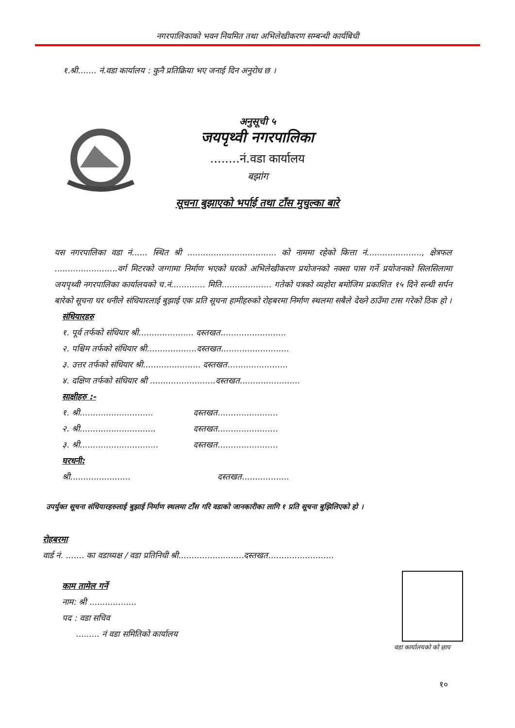नगरपालिकाको भवन नियमित तथा अभिलेखीकरण सम्बन्धी कार्यबिधी
१.श्री....... नं.वडा कार्यालय : कुनै प्रतिक्रिया भए जनाई दिन अनुरोध छ ।
अनुसूची ५
जयपृथ्वी नगरपालिका
........नं.वडा कार्यालय
बझांग
सूचना बुझाएको भर्पाई तथा टाँस मुचुल्का बारे
यस नगरपालिका वडा नं...... स्थित श्री .................................. को नाममा रहेको कित्ता नं....................., क्षेत्रफल ........................वर्ग मिटरको जग्गामा निर्माण भएको घरको अभिलेखीकरण प्रयोजनको नक्सा पास गर्ने प्रयोजनको सिलसिलामा जयपृथ्वी नगरपालिका कार्यालयको च.नं............. मिति................... गतेको पत्रको व्यहोरा बमोजिम प्रकाशित १५ दिने सन्धी सर्पन बारेको सूचना घर धनीले संधियारलाई बुझाई एक प्रति सूचना हामीहरुको रोहबरमा निर्माण स्थलमा सबैले देख्ने ठाउँमा टास गरेको ठिक हो ।
संधियारहरु
१. पूर्व तर्फको संधियार श्री..................... दस्तखत.........................
२. पश्चिम तर्फको संधियार श्री...................दस्तखत..........................
३. उत्तर तर्फको संधियार श्री...................... दस्तखत.......................
४. दक्षिण तर्फको संधियार श्री .........................दस्तखत.......................
साक्षीहरु :-
१. श्री............................ दस्तखत.......................
२. श्री............................. दस्तखत.......................
३. श्री.............................. दस्तखत.......................
घरधनी:
श्री....................... दस्तखत..................
उपर्युक्त सूचना संधियारहरुलाई बुझाई निर्माण स्थलमा टाँस गरि वडाको जानकारीका लागि १ प्रति सूचना बुझिलिएको हो ।
रोहबरमा
वार्ड नं. ....... का वडाध्यक्ष / वडा प्रतिनिधी श्री.........................दस्तखत.........................
काम तामेल गर्ने
नाम: श्री ..................
पद : वडा सचिव
......... नं वडा समितिको कार्यालय
वडा कार्यालयको को छाप
१०